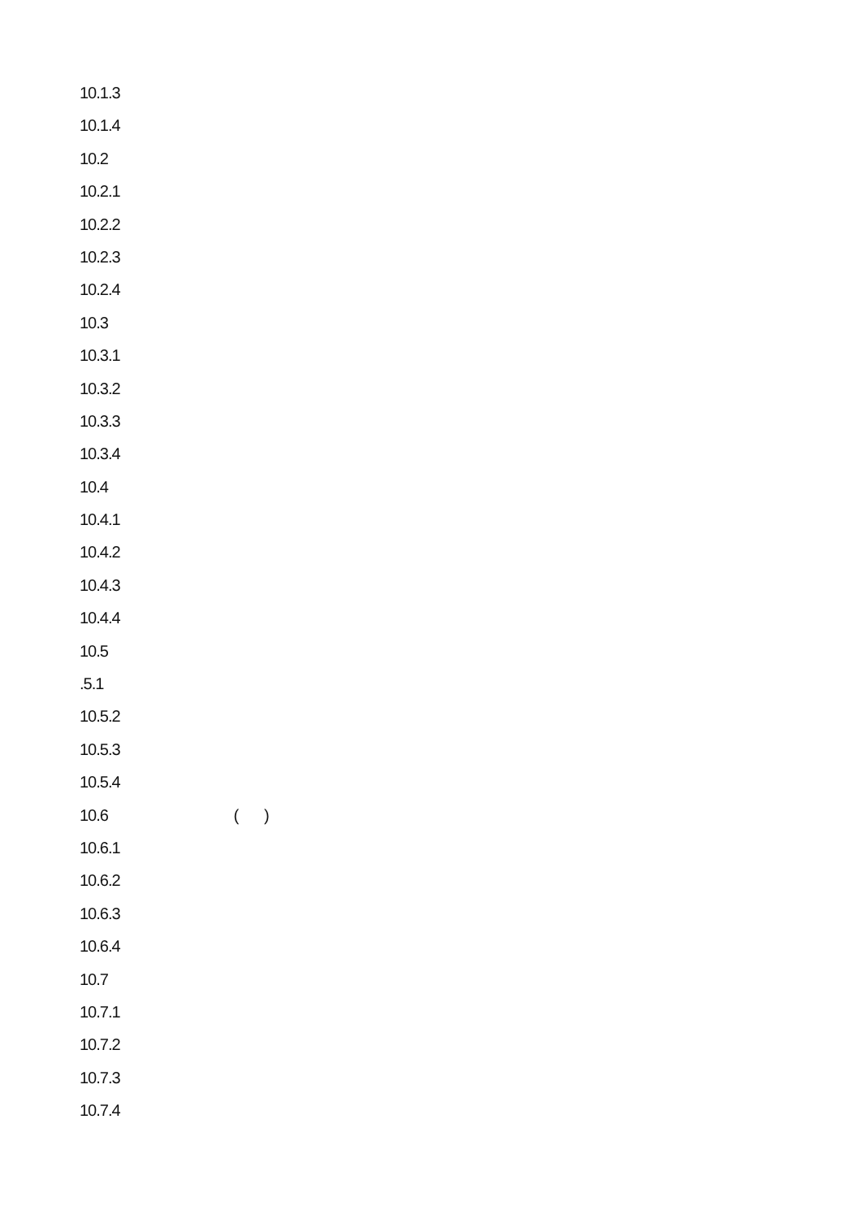10.1.3
10.1.4
10.2
10.2.1
10.2.2
10.2.3
10.2.4
10.3
10.3.1
10.3.2
10.3.3
10.3.4
10.4
10.4.1
10.4.2
10.4.3
10.4.4
10.5
.5.1
10.5.2
10.5.3
10.5.4
10.6 ( )
10.6.1
10.6.2
10.6.3
10.6.4
10.7
10.7.1
10.7.2
10.7.3
10.7.4